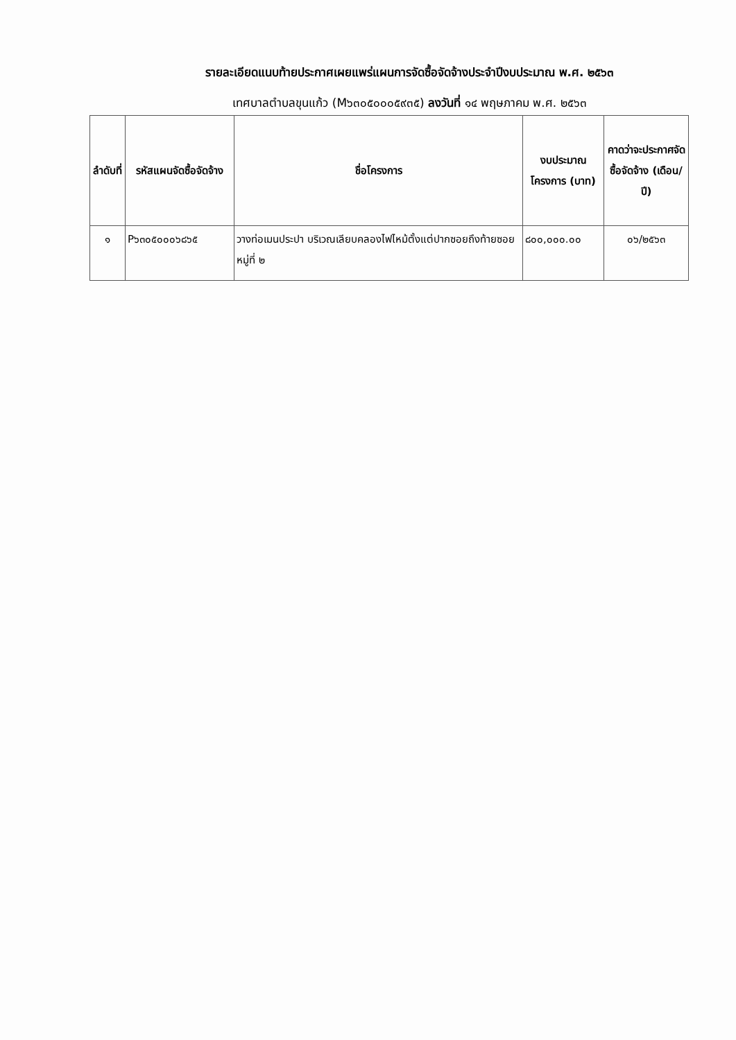รายละเอียดแนบท้ายประกาศเผยแพร่แผนการจัดซื้อจัดจ้างประจำปีงบประมาณ พ.ศ. ๒๕๖๓
เทศบาลตำบลขุนแก้ว (M๖๓๐๕๐๐๐๕๙๓๕) ลงวันที่ ๑๔ พฤษภาคม พ.ศ. ๒๕๖๓
| ลำดับที่ | รหัสแผนจัดซื้อจัดจ้าง | ชื่อโครงการ | งบประมาณโครงการ (บาท) | คาดว่าจะประกาศจัดซื้อจัดจ้าง (เดือน/ปี) |
| --- | --- | --- | --- | --- |
| ๑ | P๖๓๐๕๐๐๐๖๘๖๕ | วางท่อเมนประปา บริเวณเลียบคลองไฟไหม้ตั้งแต่ปากซอยถึงท้ายซอย หมู่ที่ ๒ | ๘๐๐,๐๐๐.๐๐ | ๐๖/๒๕๖๓ |